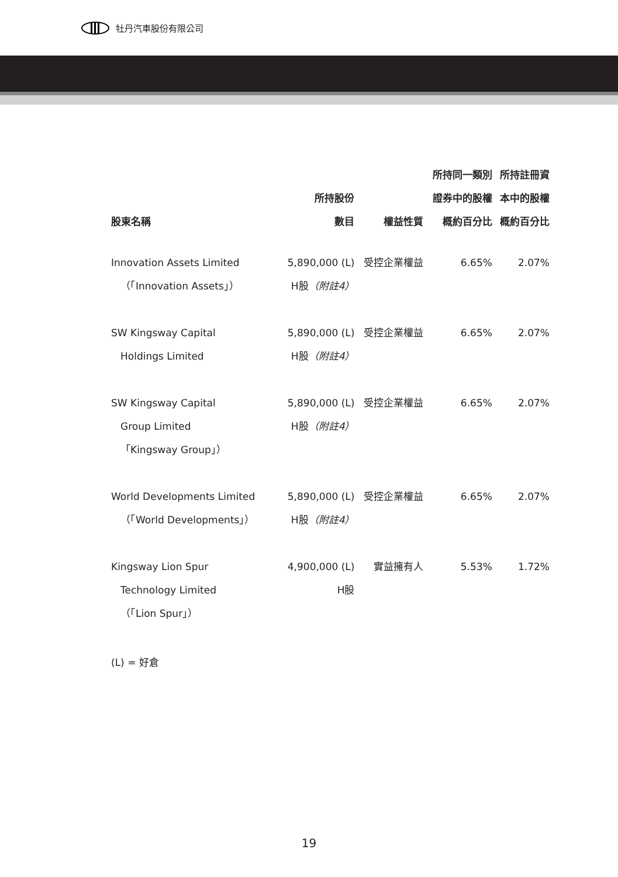牡丹汽車股份有限公司
| 股東名稱 | 所持股份 數目 | 權益性質 | 所持同一類別 證券中的股權 概約百分比 | 所持註冊資 本中的股權 概約百分比 |
| --- | --- | --- | --- | --- |
| Innovation Assets Limited （「Innovation Assets」） | 5,890,000 (L) H股 （附註4） | 受控企業權益 | 6.65% | 2.07% |
| SW Kingsway Capital Holdings Limited | 5,890,000 (L) H股 （附註4） | 受控企業權益 | 6.65% | 2.07% |
| SW Kingsway Capital Group Limited 「Kingsway Group」） | 5,890,000 (L) H股 （附註4） | 受控企業權益 | 6.65% | 2.07% |
| World Developments Limited （「World Developments」） | 5,890,000 (L) H股 （附註4） | 受控企業權益 | 6.65% | 2.07% |
| Kingsway Lion Spur Technology Limited （「Lion Spur」） | 4,900,000 (L) H股 | 實益擁有人 | 5.53% | 1.72% |
(L) = 好倉
19